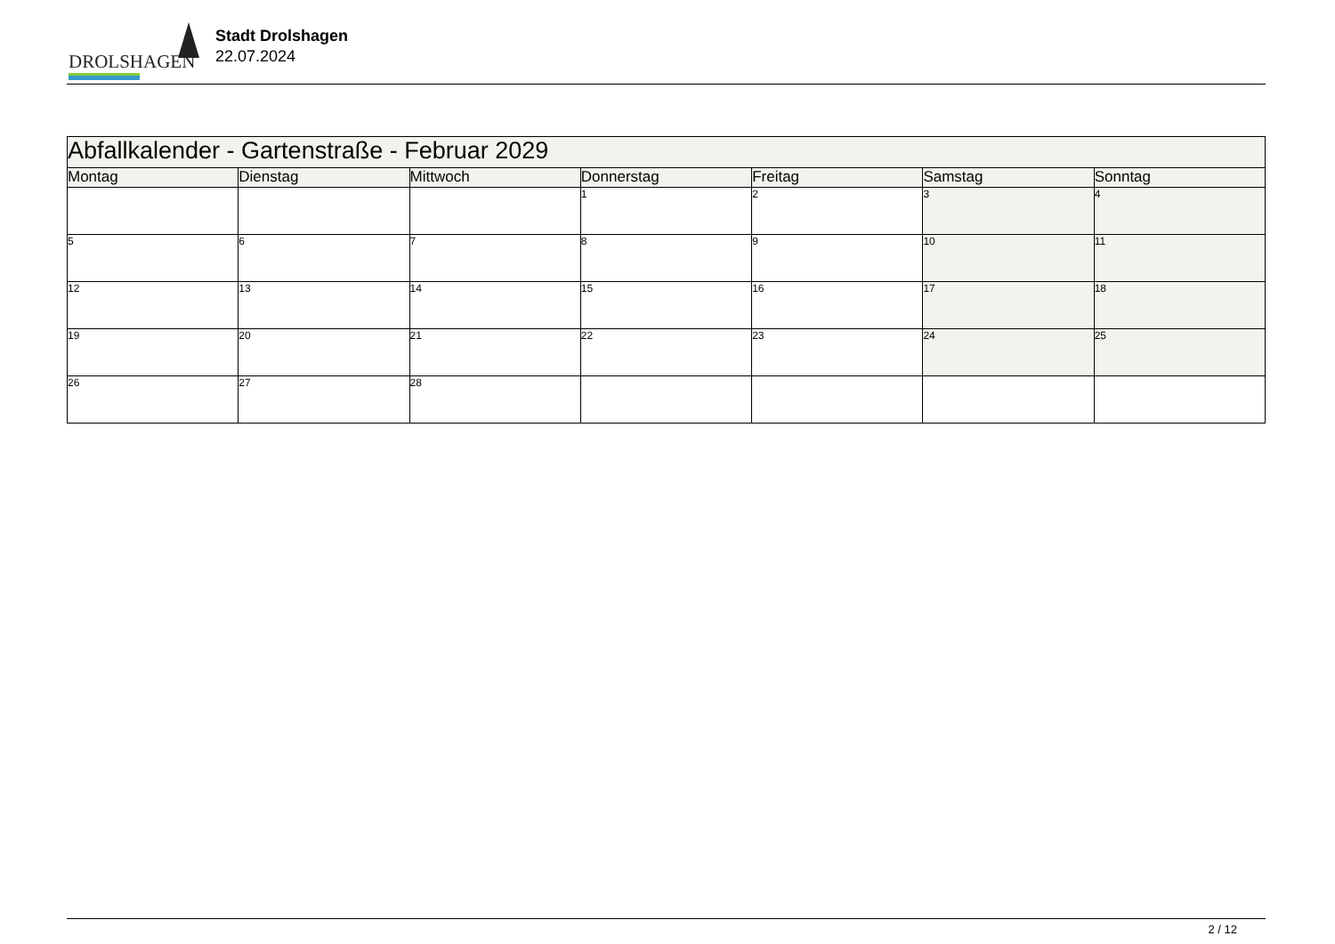DROLSHAGEN
Stadt Drolshagen
22.07.2024
| Abfallkalender - Gartenstraße - Februar 2029 | | | | | | |
| Montag | Dienstag | Mittwoch | Donnerstag | Freitag | Samstag | Sonntag |
| | | | 1 | 2 | 3 | 4 |
| 5 | 6 | 7 | 8 | 9 | 10 | 11 |
| 12 | 13 | 14 | 15 | 16 | 17 | 18 |
| 19 | 20 | 21 | 22 | 23 | 24 | 25 |
| 26 | 27 | 28 | | | | |
2 / 12